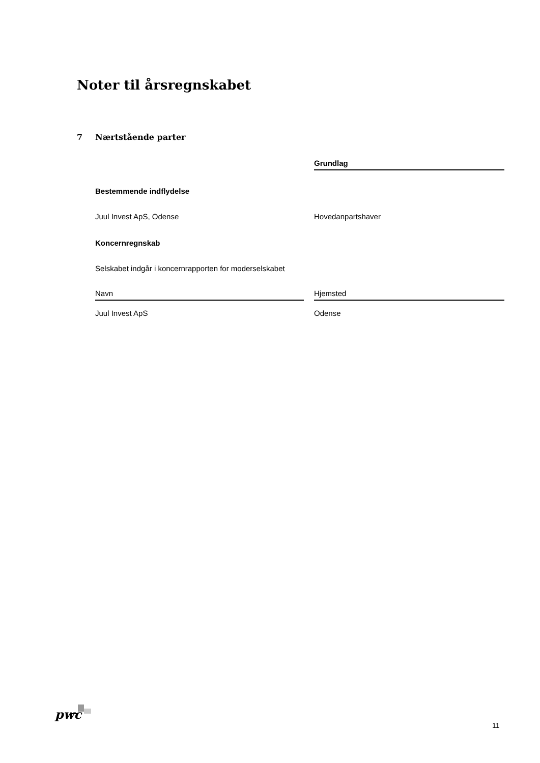Noter til årsregnskabet
7 Nærtstående parter
| | | Grundlag |
| Bestemmende indflydelse | | |
| Juul Invest ApS, Odense | | Hovedanpartshaver |
| Koncernregnskab | | |
| Selskabet indgår i koncernrapporten for moderselskabet | | |
| Navn | | Hjemsted |
| Juul Invest ApS | | Odense |
pwc
11